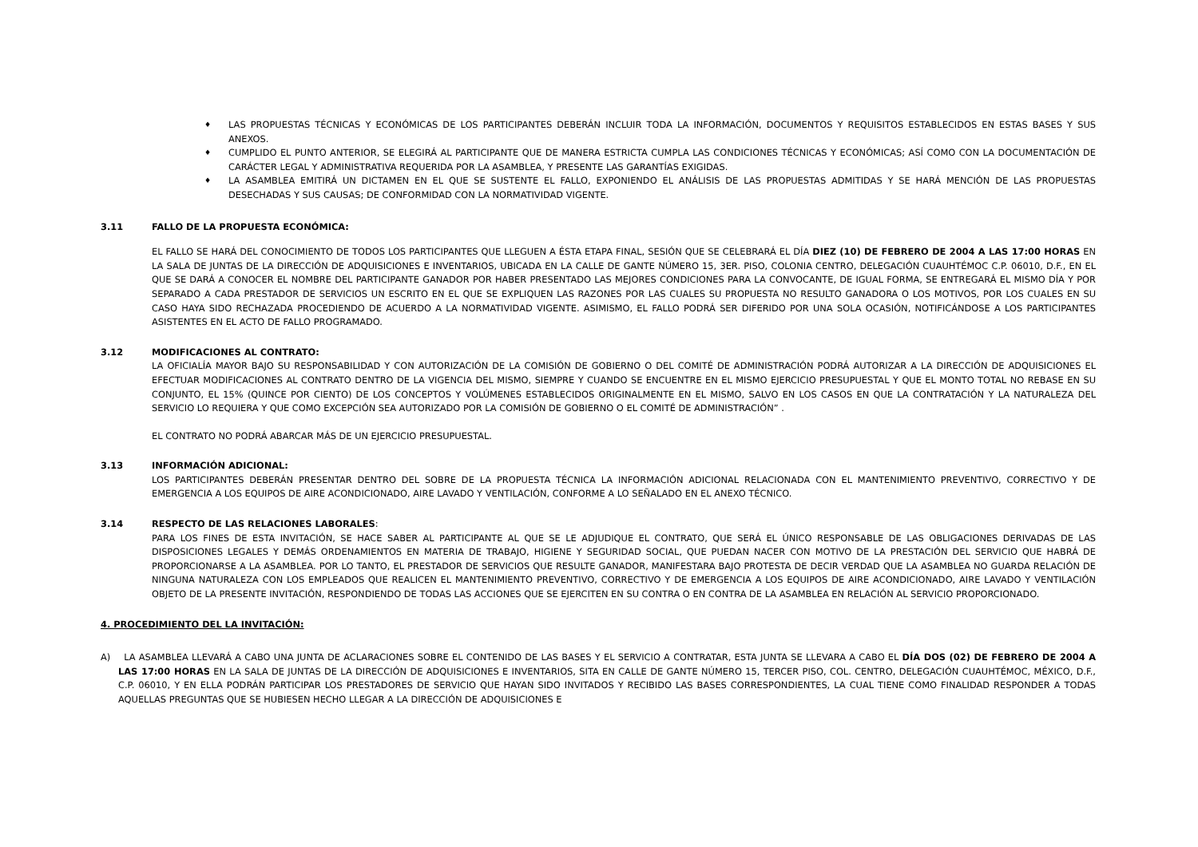♦ LAS PROPUESTAS TÉCNICAS Y ECONÓMICAS DE LOS PARTICIPANTES DEBERÁN INCLUIR TODA LA INFORMACIÓN, DOCUMENTOS Y REQUISITOS ESTABLECIDOS EN ESTAS BASES Y SUS ANEXOS.
♦ CUMPLIDO EL PUNTO ANTERIOR, SE ELEGIRÁ AL PARTICIPANTE QUE DE MANERA ESTRICTA CUMPLA LAS CONDICIONES TÉCNICAS Y ECONÓMICAS; ASÍ COMO CON LA DOCUMENTACIÓN DE CARÁCTER LEGAL Y ADMINISTRATIVA REQUERIDA POR LA ASAMBLEA, Y PRESENTE LAS GARANTÍAS EXIGIDAS.
♦ LA ASAMBLEA EMITIRÁ UN DICTAMEN EN EL QUE SE SUSTENTE EL FALLO, EXPONIENDO EL ANÁLISIS DE LAS PROPUESTAS ADMITIDAS Y SE HARÁ MENCIÓN DE LAS PROPUESTAS DESECHADAS Y SUS CAUSAS; DE CONFORMIDAD CON LA NORMATIVIDAD VIGENTE.
3.11 FALLO DE LA PROPUESTA ECONÓMICA:
EL FALLO SE HARÁ DEL CONOCIMIENTO DE TODOS LOS PARTICIPANTES QUE LLEGUEN A ÉSTA ETAPA FINAL, SESIÓN QUE SE CELEBRARÁ EL DÍA DIEZ (10) DE FEBRERO DE 2004 A LAS 17:00 HORAS EN LA SALA DE JUNTAS DE LA DIRECCIÓN DE ADQUISICIONES E INVENTARIOS, UBICADA EN LA CALLE DE GANTE NÚMERO 15, 3ER. PISO, COLONIA CENTRO, DELEGACIÓN CUAUHTÉMOC C.P. 06010, D.F., EN EL QUE SE DARÁ A CONOCER EL NOMBRE DEL PARTICIPANTE GANADOR POR HABER PRESENTADO LAS MEJORES CONDICIONES PARA LA CONVOCANTE, DE IGUAL FORMA, SE ENTREGARÁ EL MISMO DÍA Y POR SEPARADO A CADA PRESTADOR DE SERVICIOS UN ESCRITO EN EL QUE SE EXPLIQUEN LAS RAZONES POR LAS CUALES SU PROPUESTA NO RESULTO GANADORA O LOS MOTIVOS, POR LOS CUALES EN SU CASO HAYA SIDO RECHAZADA PROCEDIENDO DE ACUERDO A LA NORMATIVIDAD VIGENTE. ASIMISMO, EL FALLO PODRÁ SER DIFERIDO POR UNA SOLA OCASIÓN, NOTIFICÁNDOSE A LOS PARTICIPANTES ASISTENTES EN EL ACTO DE FALLO PROGRAMADO.
3.12 MODIFICACIONES AL CONTRATO:
LA OFICIALÍA MAYOR BAJO SU RESPONSABILIDAD Y CON AUTORIZACIÓN DE LA COMISIÓN DE GOBIERNO O DEL COMITÉ DE ADMINISTRACIÓN PODRÁ AUTORIZAR A LA DIRECCIÓN DE ADQUISICIONES EL EFECTUAR MODIFICACIONES AL CONTRATO DENTRO DE LA VIGENCIA DEL MISMO, SIEMPRE Y CUANDO SE ENCUENTRE EN EL MISMO EJERCICIO PRESUPUESTAL Y QUE EL MONTO TOTAL NO REBASE EN SU CONJUNTO, EL 15% (QUINCE POR CIENTO) DE LOS CONCEPTOS Y VOLÚMENES ESTABLECIDOS ORIGINALMENTE EN EL MISMO, SALVO EN LOS CASOS EN QUE LA CONTRATACIÓN Y LA NATURALEZA DEL SERVICIO LO REQUIERA Y QUE COMO EXCEPCIÓN SEA AUTORIZADO POR LA COMISIÓN DE GOBIERNO O EL COMITÉ DE ADMINISTRACIÓN” .
EL CONTRATO NO PODRÁ ABARCAR MÁS DE UN EJERCICIO PRESUPUESTAL.
3.13 INFORMACIÓN ADICIONAL:
LOS PARTICIPANTES DEBERÁN PRESENTAR DENTRO DEL SOBRE DE LA PROPUESTA TÉCNICA LA INFORMACIÓN ADICIONAL RELACIONADA CON EL MANTENIMIENTO PREVENTIVO, CORRECTIVO Y DE EMERGENCIA A LOS EQUIPOS DE AIRE ACONDICIONADO, AIRE LAVADO Y VENTILACIÓN, CONFORME A LO SEÑALADO EN EL ANEXO TÉCNICO.
3.14 RESPECTO DE LAS RELACIONES LABORALES:
PARA LOS FINES DE ESTA INVITACIÓN, SE HACE SABER AL PARTICIPANTE AL QUE SE LE ADJUDIQUE EL CONTRATO, QUE SERÁ EL ÚNICO RESPONSABLE DE LAS OBLIGACIONES DERIVADAS DE LAS DISPOSICIONES LEGALES Y DEMÁS ORDENAMIENTOS EN MATERIA DE TRABAJO, HIGIENE Y SEGURIDAD SOCIAL, QUE PUEDAN NACER CON MOTIVO DE LA PRESTACIÓN DEL SERVICIO QUE HABRÁ DE PROPORCIONARSE A LA ASAMBLEA. POR LO TANTO, EL PRESTADOR DE SERVICIOS QUE RESULTE GANADOR, MANIFESTARA BAJO PROTESTA DE DECIR VERDAD QUE LA ASAMBLEA NO GUARDA RELACIÓN DE NINGUNA NATURALEZA CON LOS EMPLEADOS QUE REALICEN EL MANTENIMIENTO PREVENTIVO, CORRECTIVO Y DE EMERGENCIA A LOS EQUIPOS DE AIRE ACONDICIONADO, AIRE LAVADO Y VENTILACIÓN OBJETO DE LA PRESENTE INVITACIÓN, RESPONDIENDO DE TODAS LAS ACCIONES QUE SE EJERCITEN EN SU CONTRA O EN CONTRA DE LA ASAMBLEA EN RELACIÓN AL SERVICIO PROPORCIONADO.
4. PROCEDIMIENTO DEL LA INVITACIÓN:
A) LA ASAMBLEA LLEVARÁ A CABO UNA JUNTA DE ACLARACIONES SOBRE EL CONTENIDO DE LAS BASES Y EL SERVICIO A CONTRATAR, ESTA JUNTA SE LLEVARA A CABO EL DÍA DOS (02) DE FEBRERO DE 2004 A LAS 17:00 HORAS EN LA SALA DE JUNTAS DE LA DIRECCIÓN DE ADQUISICIONES E INVENTARIOS, SITA EN CALLE DE GANTE NÚMERO 15, TERCER PISO, COL. CENTRO, DELEGACIÓN CUAUHTÉMOC, MÉXICO, D.F., C.P. 06010, Y EN ELLA PODRÁN PARTICIPAR LOS PRESTADORES DE SERVICIO QUE HAYAN SIDO INVITADOS Y RECIBIDO LAS BASES CORRESPONDIENTES, LA CUAL TIENE COMO FINALIDAD RESPONDER A TODAS AQUELLAS PREGUNTAS QUE SE HUBIESEN HECHO LLEGAR A LA DIRECCIÓN DE ADQUISICIONES E